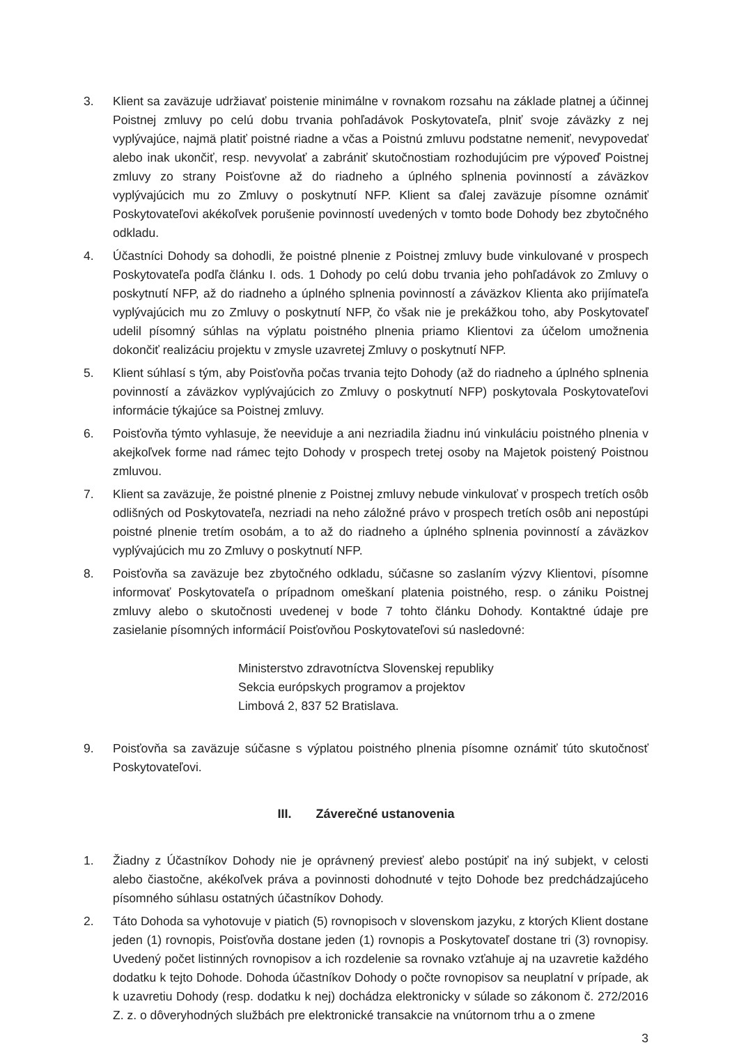3. Klient sa zaväzuje udržiavať poistenie minimálne v rovnakom rozsahu na základe platnej a účinnej Poistnej zmluvy po celú dobu trvania pohľadávok Poskytovateľa, plniť svoje záväzky z nej vyplývajúce, najmä platiť poistné riadne a včas a Poistnú zmluvu podstatne nemeniť, nevypovedať alebo inak ukončiť, resp. nevyvolať a zabrániť skutočnostiam rozhodujúcim pre výpoveď Poistnej zmluvy zo strany Poisťovne až do riadneho a úplného splnenia povinností a záväzkov vyplývajúcich mu zo Zmluvy o poskytnutí NFP. Klient sa ďalej zaväzuje písomne oznámiť Poskytovateľovi akékoľvek porušenie povinností uvedených v tomto bode Dohody bez zbytočného odkladu.
4. Účastníci Dohody sa dohodli, že poistné plnenie z Poistnej zmluvy bude vinkulované v prospech Poskytovateľa podľa článku I. ods. 1 Dohody po celú dobu trvania jeho pohľadávok zo Zmluvy o poskytnutí NFP, až do riadneho a úplného splnenia povinností a záväzkov Klienta ako prijímateľa vyplývajúcich mu zo Zmluvy o poskytnutí NFP, čo však nie je prekážkou toho, aby Poskytovateľ udelil písomný súhlas na výplatu poistného plnenia priamo Klientovi za účelom umožnenia dokončiť realizáciu projektu v zmysle uzavretej Zmluvy o poskytnutí NFP.
5. Klient súhlasí s tým, aby Poisťovňa počas trvania tejto Dohody (až do riadneho a úplného splnenia povinností a záväzkov vyplývajúcich zo Zmluvy o poskytnutí NFP) poskytovala Poskytovateľovi informácie týkajúce sa Poistnej zmluvy.
6. Poisťovňa týmto vyhlasuje, že neeviduje a ani nezriadila žiadnu inú vinkuláciu poistného plnenia v akejkoľvek forme nad rámec tejto Dohody v prospech tretej osoby na Majetok poistený Poistnou zmluvou.
7. Klient sa zaväzuje, že poistné plnenie z Poistnej zmluvy nebude vinkulovať v prospech tretích osôb odlišných od Poskytovateľa, nezriadi na neho záložné právo v prospech tretích osôb ani nepostúpi poistné plnenie tretím osobám, a to až do riadneho a úplného splnenia povinností a záväzkov vyplývajúcich mu zo Zmluvy o poskytnutí NFP.
8. Poisťovňa sa zaväzuje bez zbytočného odkladu, súčasne so zaslaním výzvy Klientovi, písomne informovať Poskytovateľa o prípadnom omeškaní platenia poistného, resp. o zániku Poistnej zmluvy alebo o skutočnosti uvedenej v bode 7 tohto článku Dohody. Kontaktné údaje pre zasielanie písomných informácií Poisťovňou Poskytovateľovi sú nasledovné:
Ministerstvo zdravotníctva Slovenskej republiky
Sekcia európskych programov a projektov
Limbová 2, 837 52 Bratislava.
9. Poisťovňa sa zaväzuje súčasne s výplatou poistného plnenia písomne oznámiť túto skutočnosť Poskytovateľovi.
III. Záverečné ustanovenia
1. Žiadny z Účastníkov Dohody nie je oprávnený previesť alebo postúpiť na iný subjekt, v celosti alebo čiastočne, akékoľvek práva a povinnosti dohodnuté v tejto Dohode bez predchádzajúceho písomného súhlasu ostatných účastníkov Dohody.
2. Táto Dohoda sa vyhotovuje v piatich (5) rovnopisoch v slovenskom jazyku, z ktorých Klient dostane jeden (1) rovnopis, Poisťovňa dostane jeden (1) rovnopis a Poskytovateľ dostane tri (3) rovnopisy. Uvedený počet listinných rovnopisov a ich rozdelenie sa rovnako vzťahuje aj na uzavretie každého dodatku k tejto Dohode. Dohoda účastníkov Dohody o počte rovnopisov sa neuplatní v prípade, ak k uzavretiu Dohody (resp. dodatku k nej) dochádza elektronicky v súlade so zákonom č. 272/2016 Z. z. o dôveryhodných službách pre elektronické transakcie na vnútornom trhu a o zmene
3